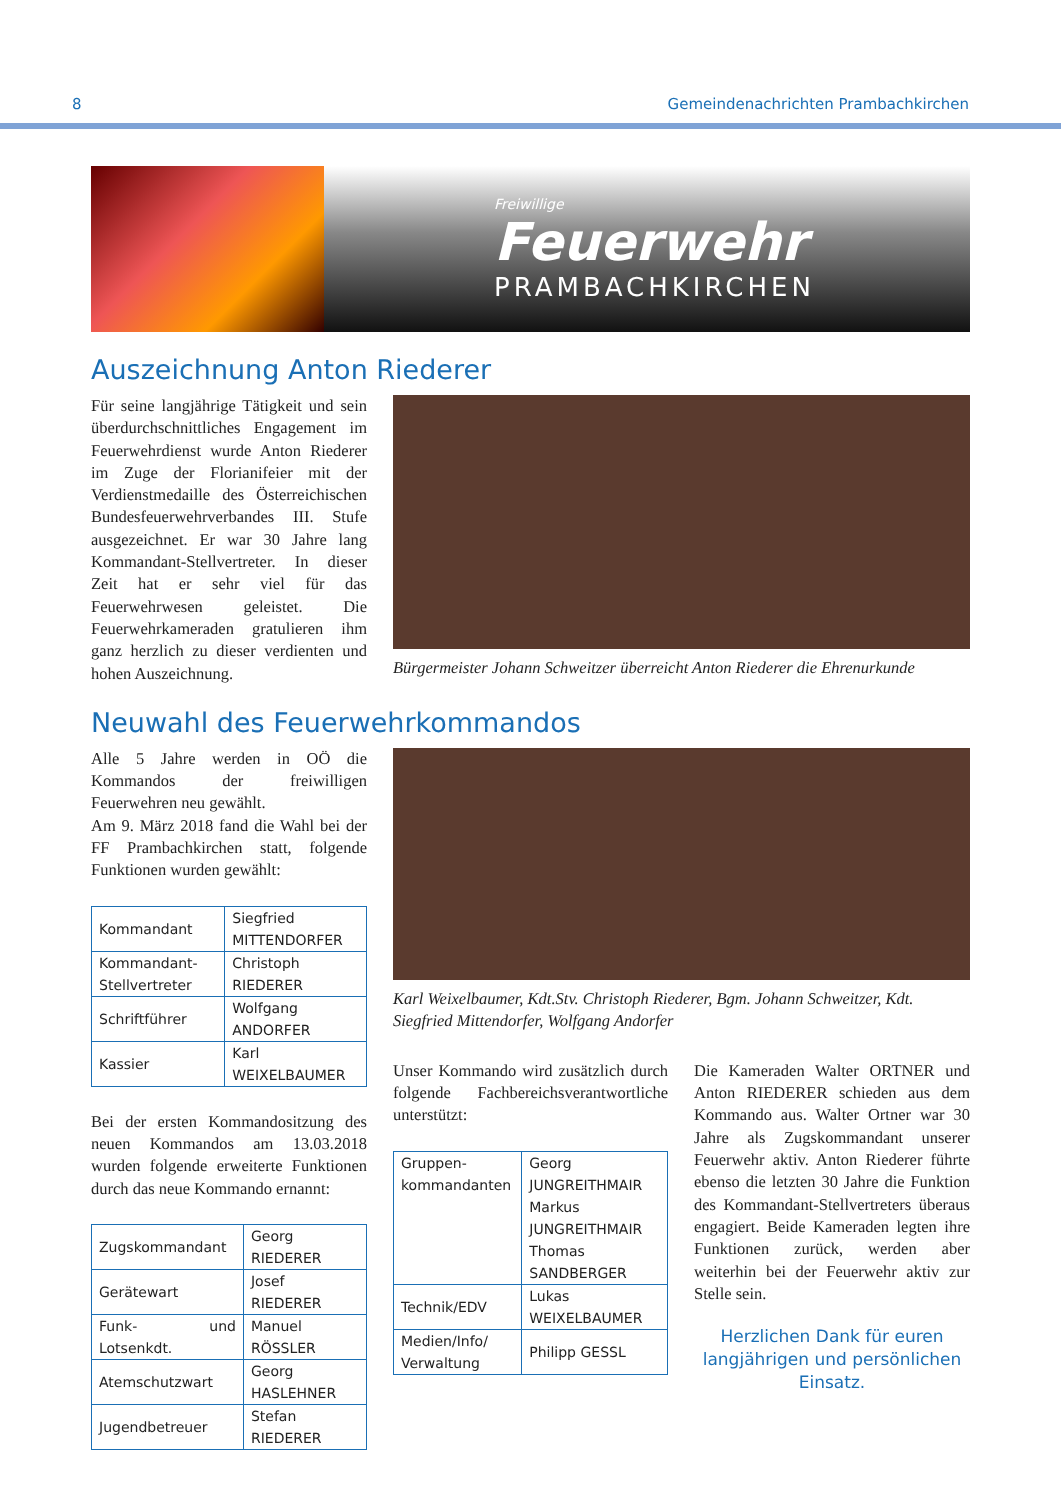8 Gemeindenachrichten Prambachkirchen
Freiwillige
Feuerwehr
PRAMBACHKIRCHEN
Auszeichnung Anton Riederer
Für seine langjährige Tätigkeit und sein überdurchschnittliches Engagement im Feuerwehrdienst wurde Anton Riederer im Zuge der Florianifeier mit der Verdienstmedaille des Österreichischen Bundesfeuerwehrverbandes III. Stufe ausgezeichnet. Er war 30 Jahre lang Kommandant-Stellvertreter. In dieser Zeit hat er sehr viel für das Feuerwehrwesen geleistet. Die Feuerwehrkameraden gratulieren ihm ganz herzlich zu dieser verdienten und hohen Auszeichnung.
Bürgermeister Johann Schweitzer überreicht Anton Riederer die Ehrenurkunde
Neuwahl des Feuerwehrkommandos
Alle 5 Jahre werden in OÖ die Kommandos der freiwilligen Feuerwehren neu gewählt.
Am 9. März 2018 fand die Wahl bei der FF Prambachkirchen statt, folgende Funktionen wurden gewählt:
| Kommandant | Siegfried MITTENDORFER |
| Kommandant-Stellvertreter | Christoph RIEDERER |
| Schriftführer | Wolfgang ANDORFER |
| Kassier | Karl WEIXELBAUMER |
Bei der ersten Kommandositzung des neuen Kommandos am 13.03.2018 wurden folgende erweiterte Funktionen durch das neue Kommando ernannt:
| Zugskommandant | Georg RIEDERER |
| Gerätewart | Josef RIEDERER |
| Funk- und Lotsenkdt. | Manuel RÖSSLER |
| Atemschutzwart | Georg HASLEHNER |
| Jugendbetreuer | Stefan RIEDERER |
Karl Weixelbaumer, Kdt.Stv. Christoph Riederer, Bgm. Johann Schweitzer, Kdt. Siegfried Mittendorfer, Wolfgang Andorfer
Unser Kommando wird zusätzlich durch folgende Fachbereichsverantwortliche unterstützt:
| Gruppen-kommandanten | Georg JUNGREITHMAIR Markus JUNGREITHMAIR Thomas SANDBERGER |
| Technik/EDV | Lukas WEIXELBAUMER |
| Medien/Info/ Verwaltung | Philipp GESSL |
Die Kameraden Walter ORTNER und Anton RIEDERER schieden aus dem Kommando aus. Walter Ortner war 30 Jahre als Zugskommandant unserer Feuerwehr aktiv. Anton Riederer führte ebenso die letzten 30 Jahre die Funktion des Kommandant-Stellvertreters überaus engagiert. Beide Kameraden legten ihre Funktionen zurück, werden aber weiterhin bei der Feuerwehr aktiv zur Stelle sein.
Herzlichen Dank für euren langjährigen und persönlichen Einsatz.